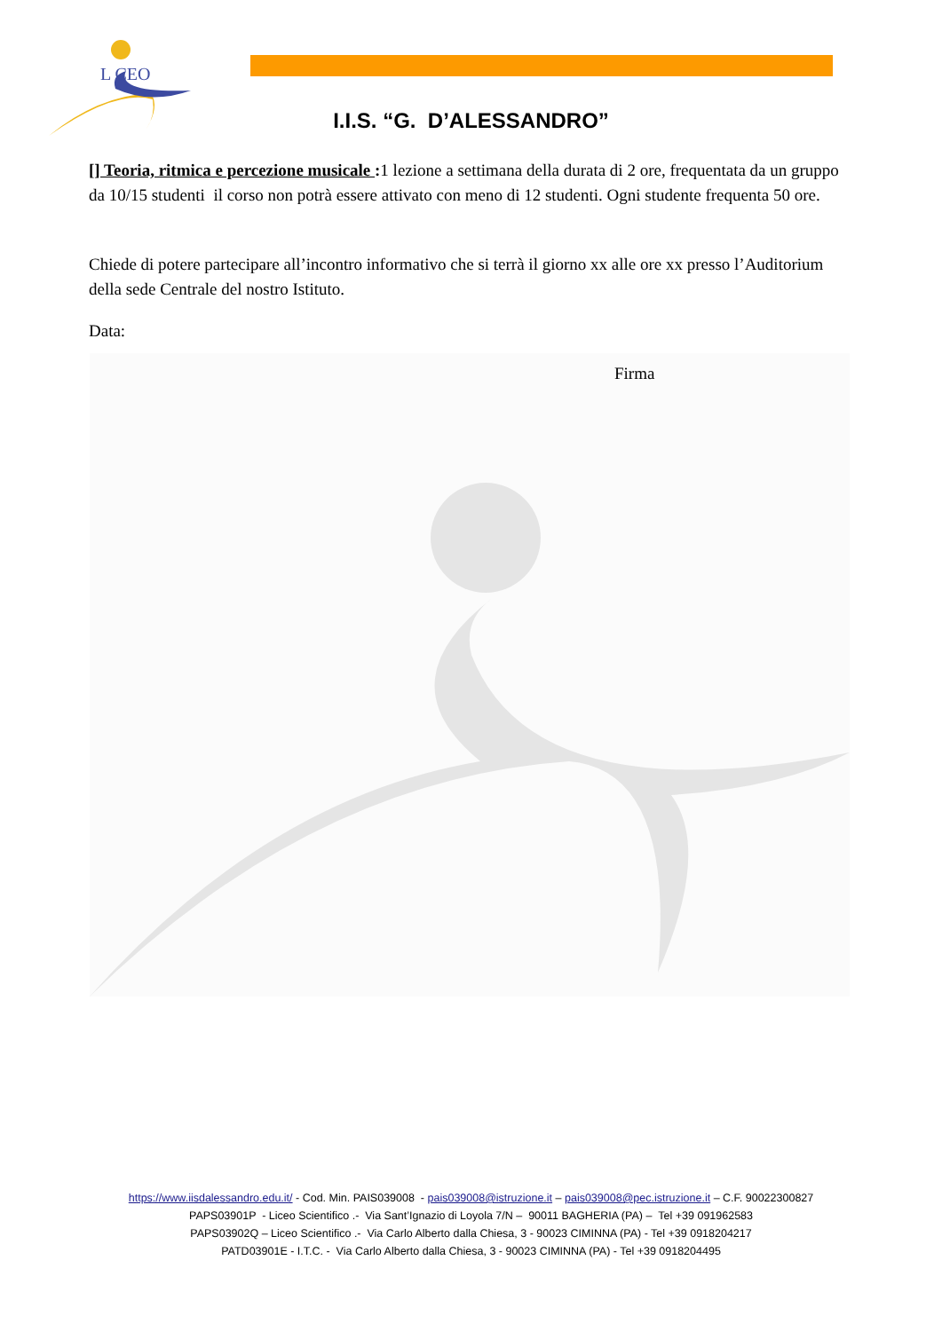L CEO
I.I.S. “G. D’ALESSANDRO”
[] Teoria, ritmica e percezione musicale : 1 lezione a settimana della durata di 2 ore, frequentata da un gruppo da 10/15 studenti il corso non potrà essere attivato con meno di 12 studenti. Ogni studente frequenta 50 ore.
Chiede di potere partecipare all’incontro informativo che si terrà il giorno xx alle ore xx presso l’Auditorium della sede Centrale del nostro Istituto.
Data:
Firma
https://www.iisdalessandro.edu.it/ - Cod. Min. PAIS039008 - pais039008@istruzione.it – pais039008@pec.istruzione.it – C.F. 90022300827
PAPS03901P - Liceo Scientifico .- Via Sant’Ignazio di Loyola 7/N – 90011 BAGHERIA (PA) – Tel +39 091962583
PAPS03902Q – Liceo Scientifico .- Via Carlo Alberto dalla Chiesa, 3 - 90023 CIMINNA (PA) - Tel +39 0918204217
PATD03901E - I.T.C. - Via Carlo Alberto dalla Chiesa, 3 - 90023 CIMINNA (PA) - Tel +39 0918204495